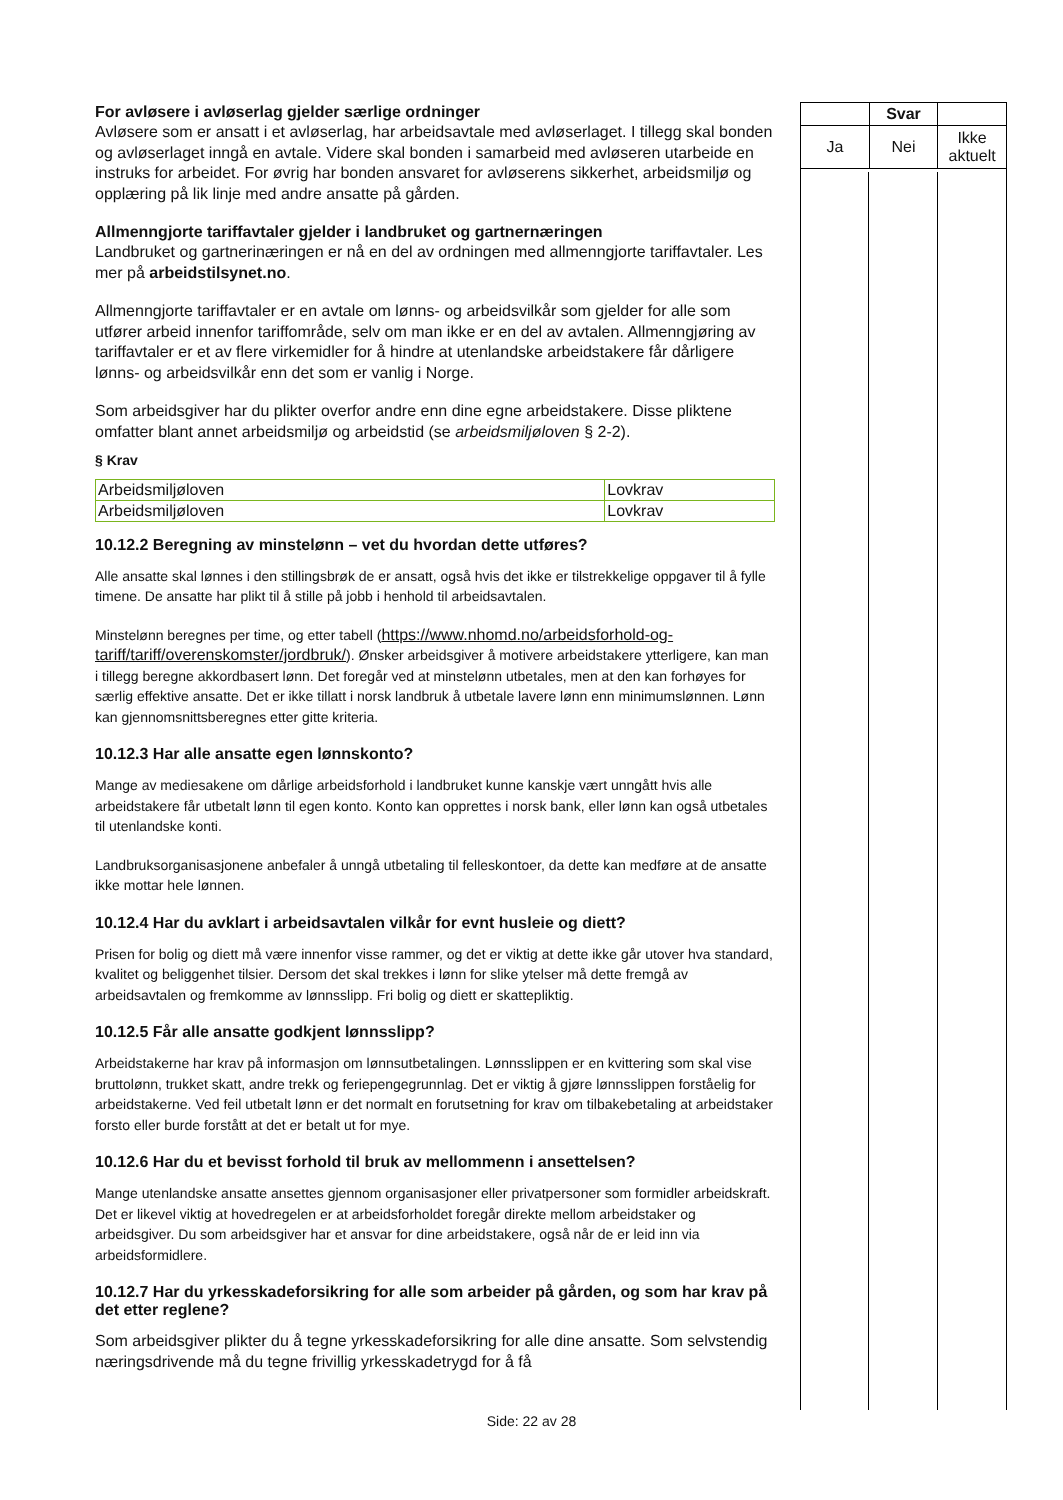For avløsere i avløserlag gjelder særlige ordninger
Avløsere som er ansatt i et avløserlag, har arbeidsavtale med avløserlaget. I tillegg skal bonden og avløserlaget inngå en avtale. Videre skal bonden i samarbeid med avløseren utarbeide en instruks for arbeidet. For øvrig har bonden ansvaret for avløserens sikkerhet, arbeidsmiljø og opplæring på lik linje med andre ansatte på gården.
Allmenngjorte tariffavtaler gjelder i landbruket og gartnernæringen
Landbruket og gartnerinæringen er nå en del av ordningen med allmenngjorte tariffavtaler. Les mer på arbeidstilsynet.no.
Allmenngjorte tariffavtaler er en avtale om lønns- og arbeidsvilkår som gjelder for alle som utfører arbeid innenfor tariffområde, selv om man ikke er en del av avtalen. Allmenngjøring av tariffavtaler er et av flere virkemidler for å hindre at utenlandske arbeidstakere får dårligere lønns- og arbeidsvilkår enn det som er vanlig i Norge.
Som arbeidsgiver har du plikter overfor andre enn dine egne arbeidstakere. Disse pliktene omfatter blant annet arbeidsmiljø og arbeidstid (se arbeidsmiljøloven § 2-2).
§ Krav
| Arbeidsmiljøloven | Lovkrav |
| Arbeidsmiljøloven | Lovkrav |
10.12.2 Beregning av minstelønn – vet du hvordan dette utføres?
Alle ansatte skal lønnes i den stillingsbrøk de er ansatt, også hvis det ikke er tilstrekkelige oppgaver til å fylle timene. De ansatte har plikt til å stille på jobb i henhold til arbeidsavtalen.
Minstelønn beregnes per time, og etter tabell (https://www.nhomd.no/arbeidsforhold-og-tariff/tariff/overenskomster/jordbruk/). Ønsker arbeidsgiver å motivere arbeidstakere ytterligere, kan man i tillegg beregne akkordbasert lønn. Det foregår ved at minstelønn utbetales, men at den kan forhøyes for særlig effektive ansatte. Det er ikke tillatt i norsk landbruk å utbetale lavere lønn enn minimumslønnen. Lønn kan gjennomsnittsberegnes etter gitte kriteria.
10.12.3 Har alle ansatte egen lønnskonto?
Mange av mediesakene om dårlige arbeidsforhold i landbruket kunne kanskje vært unngått hvis alle arbeidstakere får utbetalt lønn til egen konto. Konto kan opprettes i norsk bank, eller lønn kan også utbetales til utenlandske konti.
Landbruksorganisasjonene anbefaler å unngå utbetaling til felleskontoer, da dette kan medføre at de ansatte ikke mottar hele lønnen.
10.12.4 Har du avklart i arbeidsavtalen vilkår for evnt husleie og diett?
Prisen for bolig og diett må være innenfor visse rammer, og det er viktig at dette ikke går utover hva standard, kvalitet og beliggenhet tilsier. Dersom det skal trekkes i lønn for slike ytelser må dette fremgå av arbeidsavtalen og fremkomme av lønnsslipp. Fri bolig og diett er skattepliktig.
10.12.5 Får alle ansatte godkjent lønnsslipp?
Arbeidstakerne har krav på informasjon om lønnsutbetalingen. Lønnsslippen er en kvittering som skal vise bruttolønn, trukket skatt, andre trekk og feriepengegrunnlag. Det er viktig å gjøre lønnsslippen forståelig for arbeidstakerne. Ved feil utbetalt lønn er det normalt en forutsetning for krav om tilbakebetaling at arbeidstaker forsto eller burde forstått at det er betalt ut for mye.
10.12.6 Har du et bevisst forhold til bruk av mellommenn i ansettelsen?
Mange utenlandske ansatte ansettes gjennom organisasjoner eller privatpersoner som formidler arbeidskraft. Det er likevel viktig at hovedregelen er at arbeidsforholdet foregår direkte mellom arbeidstaker og arbeidsgiver. Du som arbeidsgiver har et ansvar for dine arbeidstakere, også når de er leid inn via arbeidsformidlere.
10.12.7 Har du yrkesskadeforsikring for alle som arbeider på gården, og som har krav på det etter reglene?
Som arbeidsgiver plikter du å tegne yrkesskadeforsikring for alle dine ansatte. Som selvstendig næringsdrivende må du tegne frivillig yrkesskadetrygd for å få
| | Svar | |
| Ja | Nei | Ikke aktuelt |
Side: 22 av 28